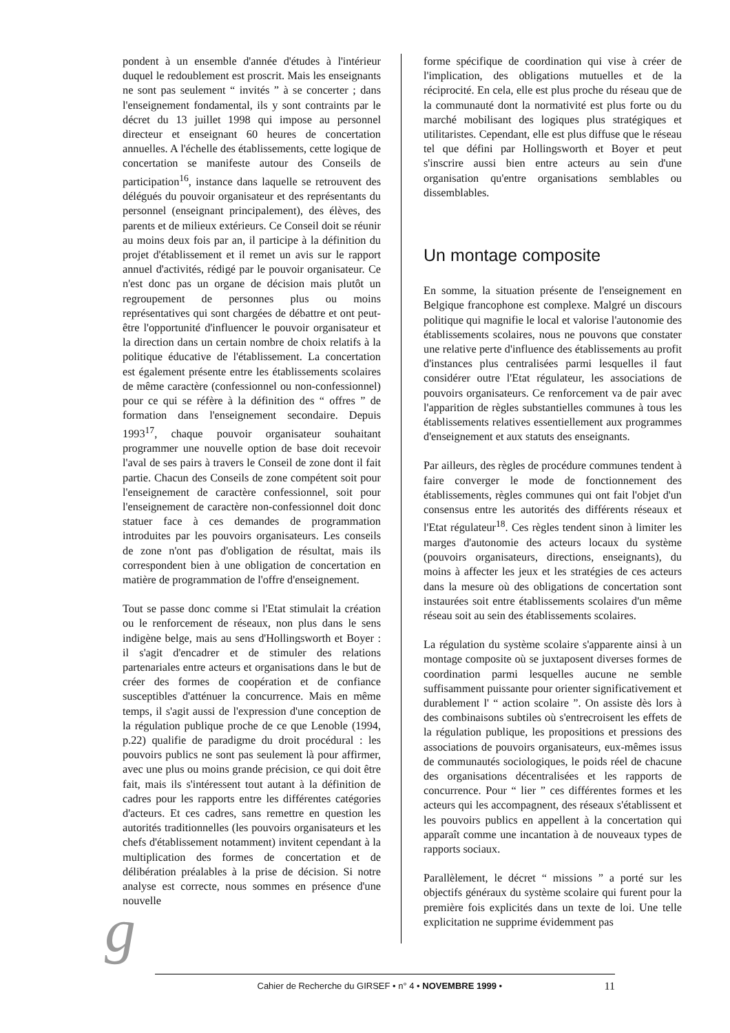pondent à un ensemble d'année d'études à l'intérieur duquel le redoublement est proscrit. Mais les enseignants ne sont pas seulement “ invités ” à se concerter ; dans l'enseignement fondamental, ils y sont contraints par le décret du 13 juillet 1998 qui impose au personnel directeur et enseignant 60 heures de concertation annuelles. A l'échelle des établissements, cette logique de concertation se manifeste autour des Conseils de participation<sup>16</sup>, instance dans laquelle se retrouvent des délégués du pouvoir organisateur et des représentants du personnel (enseignant principalement), des élèves, des parents et de milieux extérieurs. Ce Conseil doit se réunir au moins deux fois par an, il participe à la définition du projet d'établissement et il remet un avis sur le rapport annuel d'activités, rédigé par le pouvoir organisateur. Ce n'est donc pas un organe de décision mais plutôt un regroupement de personnes plus ou moins représentatives qui sont chargées de débattre et ont peut-être l'opportunité d'influencer le pouvoir organisateur et la direction dans un certain nombre de choix relatifs à la politique éducative de l'établissement. La concertation est également présente entre les établissements scolaires de même caractère (confessionnel ou non-confessionnel) pour ce qui se réfère à la définition des “ offres ” de formation dans l'enseignement secondaire. Depuis 1993<sup>17</sup>, chaque pouvoir organisateur souhaitant programmer une nouvelle option de base doit recevoir l'aval de ses pairs à travers le Conseil de zone dont il fait partie. Chacun des Conseils de zone compétent soit pour l'enseignement de caractère confessionnel, soit pour l'enseignement de caractère non-confessionnel doit donc statuer face à ces demandes de programmation introduites par les pouvoirs organisateurs. Les conseils de zone n'ont pas d'obligation de résultat, mais ils correspondent bien à une obligation de concertation en matière de programmation de l'offre d'enseignement.
Tout se passe donc comme si l'Etat stimulait la création ou le renforcement de réseaux, non plus dans le sens indigène belge, mais au sens d'Hollingsworth et Boyer : il s'agit d'encadrer et de stimuler des relations partenariales entre acteurs et organisations dans le but de créer des formes de coopération et de confiance susceptibles d'atténuer la concurrence. Mais en même temps, il s'agit aussi de l'expression d'une conception de la régulation publique proche de ce que Lenoble (1994, p.22) qualifie de paradigme du droit procédural : les pouvoirs publics ne sont pas seulement là pour affirmer, avec une plus ou moins grande précision, ce qui doit être fait, mais ils s'intéressent tout autant à la définition de cadres pour les rapports entre les différentes catégories d'acteurs. Et ces cadres, sans remettre en question les autorités traditionnelles (les pouvoirs organisateurs et les chefs d'établissement notamment) invitent cependant à la multiplication des formes de concertation et de délibération préalables à la prise de décision. Si notre analyse est correcte, nous sommes en présence d'une nouvelle
forme spécifique de coordination qui vise à créer de l'implication, des obligations mutuelles et de la réciprocité. En cela, elle est plus proche du réseau que de la communauté dont la normativité est plus forte ou du marché mobilisant des logiques plus stratégiques et utilitaristes. Cependant, elle est plus diffuse que le réseau tel que défini par Hollingsworth et Boyer et peut s'inscrire aussi bien entre acteurs au sein d'une organisation qu'entre organisations semblables ou dissemblables.
Un montage composite
En somme, la situation présente de l'enseignement en Belgique francophone est complexe. Malgré un discours politique qui magnifie le local et valorise l'autonomie des établissements scolaires, nous ne pouvons que constater une relative perte d'influence des établissements au profit d'instances plus centralisées parmi lesquelles il faut considérer outre l'Etat régulateur, les associations de pouvoirs organisateurs. Ce renforcement va de pair avec l'apparition de règles substantielles communes à tous les établissements relatives essentiellement aux programmes d'enseignement et aux statuts des enseignants.
Par ailleurs, des règles de procédure communes tendent à faire converger le mode de fonctionnement des établissements, règles communes qui ont fait l'objet d'un consensus entre les autorités des différents réseaux et l'Etat régulateur<sup>18</sup>. Ces règles tendent sinon à limiter les marges d'autonomie des acteurs locaux du système (pouvoirs organisateurs, directions, enseignants), du moins à affecter les jeux et les stratégies de ces acteurs dans la mesure où des obligations de concertation sont instaurées soit entre établissements scolaires d'un même réseau soit au sein des établissements scolaires.
La régulation du système scolaire s'apparente ainsi à un montage composite où se juxtaposent diverses formes de coordination parmi lesquelles aucune ne semble suffisamment puissante pour orienter significativement et durablement l' “ action scolaire ”. On assiste dès lors à des combinaisons subtiles où s'entrecroisent les effets de la régulation publique, les propositions et pressions des associations de pouvoirs organisateurs, eux-mêmes issus de communautés sociologiques, le poids réel de chacune des organisations décentralisées et les rapports de concurrence. Pour “ lier ” ces différentes formes et les acteurs qui les accompagnent, des réseaux s'établissent et les pouvoirs publics en appellent à la concertation qui apparaît comme une incantation à de nouveaux types de rapports sociaux.
Parallèlement, le décret “ missions ” a porté sur les objectifs généraux du système scolaire qui furent pour la première fois explicités dans un texte de loi. Une telle explicitation ne supprime évidemment pas
g Cahier de Recherche du GIRSEF • n° 4 • NOVEMBRE 1999 • 11